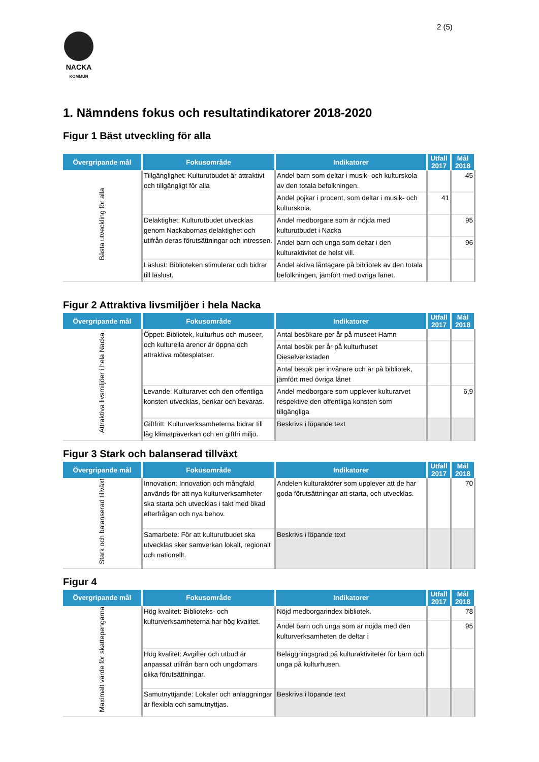2 (5)
NACKA
KOMMUN
1. Nämndens fokus och resultatindikatorer 2018-2020
Figur 1 Bäst utveckling för alla
| Övergripande mål | Fokusområde | Indikatorer | Utfall 2017 | Mål 2018 |
| --- | --- | --- | --- | --- |
| Bästa utveckling för alla | Tillgänglighet: Kulturutbudet är attraktivt och tillgängligt för alla | Andel barn som deltar i musik- och kulturskola av den totala befolkningen. | | 45 |
| | | Andel pojkar i procent, som deltar i musik- och kulturskola. | 41 | |
| | Delaktighet: Kulturutbudet utvecklas genom Nackabornas delaktighet och utifrån deras förutsättningar och intressen. | Andel medborgare som är nöjda med kulturutbudet i Nacka | | 95 |
| | | Andel barn och unga som deltar i den kulturaktivitet de helst vill. | | 96 |
| | Läslust: Biblioteken stimulerar och bidrar till läslust. | Andel aktiva låntagare på bibliotek av den totala befolkningen, jämfört med övriga länet. | | |
Figur 2 Attraktiva livsmiljöer i hela Nacka
| Övergripande mål | Fokusområde | Indikatorer | Utfall 2017 | Mål 2018 |
| --- | --- | --- | --- | --- |
| Attraktiva livsmiljöer i hela Nacka | Öppet: Bibliotek, kulturhus och museer, och kulturella arenor är öppna och attraktiva mötesplatser. | Antal besökare per år på museet Hamn | | |
| | | Antal besök per år på kulturhuset Dieselverkstaden | | |
| | | Antal besök per invånare och år på bibliotek, jämfört med övriga länet | | |
| | Levande: Kulturarvet och den offentliga konsten utvecklas, berikar och bevaras. | Andel medborgare som upplever kulturarvet respektive den offentliga konsten som tillgängliga | | 6,9 |
| | Giftfritt: Kulturverksamheterna bidrar till låg klimatpåverkan och en giftfri miljö. | Beskrivs i löpande text | | |
Figur 3 Stark och balanserad tillväxt
| Övergripande mål | Fokusområde | Indikatorer | Utfall 2017 | Mål 2018 |
| --- | --- | --- | --- | --- |
| Stark och balanserad tillväxt | Innovation: Innovation och mångfald används för att nya kulturverksamheter ska starta och utvecklas i takt med ökad efterfrågan och nya behov. | Andelen kulturaktörer som upplever att de har goda förutsättningar att starta, och utvecklas. | | 70 |
| | Samarbete: För att kulturutbudet ska utvecklas sker samverkan lokalt, regionalt och nationellt. | Beskrivs i löpande text | | |
Figur 4
| Övergripande mål | Fokusområde | Indikatorer | Utfall 2017 | Mål 2018 |
| --- | --- | --- | --- | --- |
| Maximalt värde för skattepengarna | Hög kvalitet: Biblioteks- och kulturverksamheterna har hög kvalitet. | Nöjd medborgarindex bibliotek. | | 78 |
| | | Andel barn och unga som är nöjda med den kulturverksamheten de deltar i | | 95 |
| | Hög kvalitet: Avgifter och utbud är anpassat utifrån barn och ungdomars olika förutsättningar. | Beläggningsgrad på kulturaktiviteter för barn och unga på kulturhusen. | | |
| | Samutnyttjande: Lokaler och anläggningar är flexibla och samutnyttjas. | Beskrivs i löpande text | | |